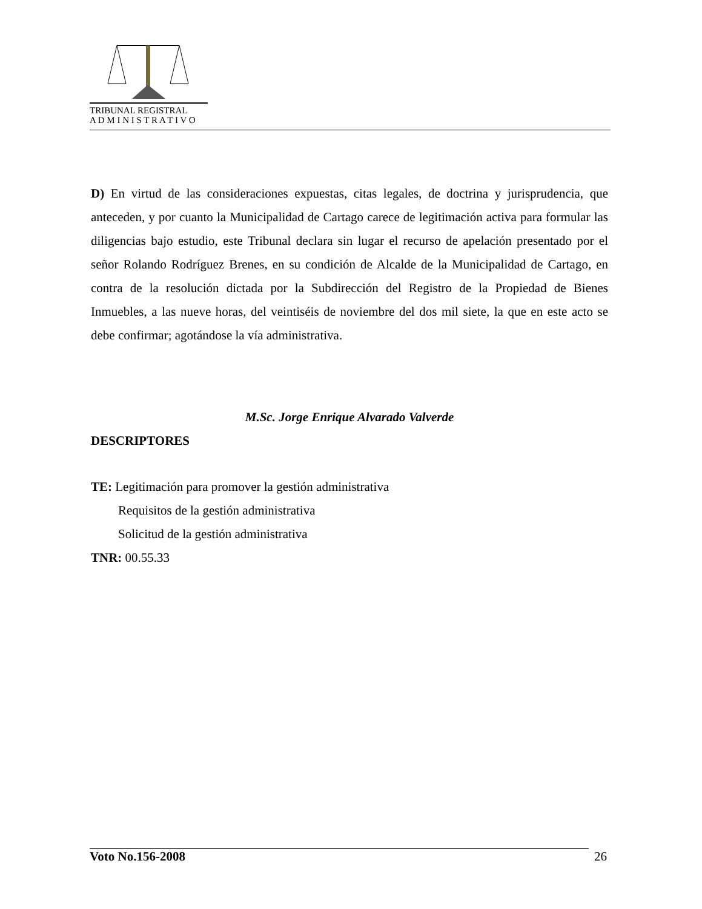TRIBUNAL REGISTRAL
A D M I N I S T R A T I V O
D) En virtud de las consideraciones expuestas, citas legales, de doctrina y jurisprudencia, que anteceden, y por cuanto la Municipalidad de Cartago carece de legitimación activa para formular las diligencias bajo estudio, este Tribunal declara sin lugar el recurso de apelación presentado por el señor Rolando Rodríguez Brenes, en su condición de Alcalde de la Municipalidad de Cartago, en contra de la resolución dictada por la Subdirección del Registro de la Propiedad de Bienes Inmuebles, a las nueve horas, del veintiséis de noviembre del dos mil siete, la que en este acto se debe confirmar; agotándose la vía administrativa.
M.Sc. Jorge Enrique Alvarado Valverde
DESCRIPTORES
TE: Legitimación para promover la gestión administrativa
Requisitos de la gestión administrativa
Solicitud de la gestión administrativa
TNR: 00.55.33
Voto No.156-2008 26